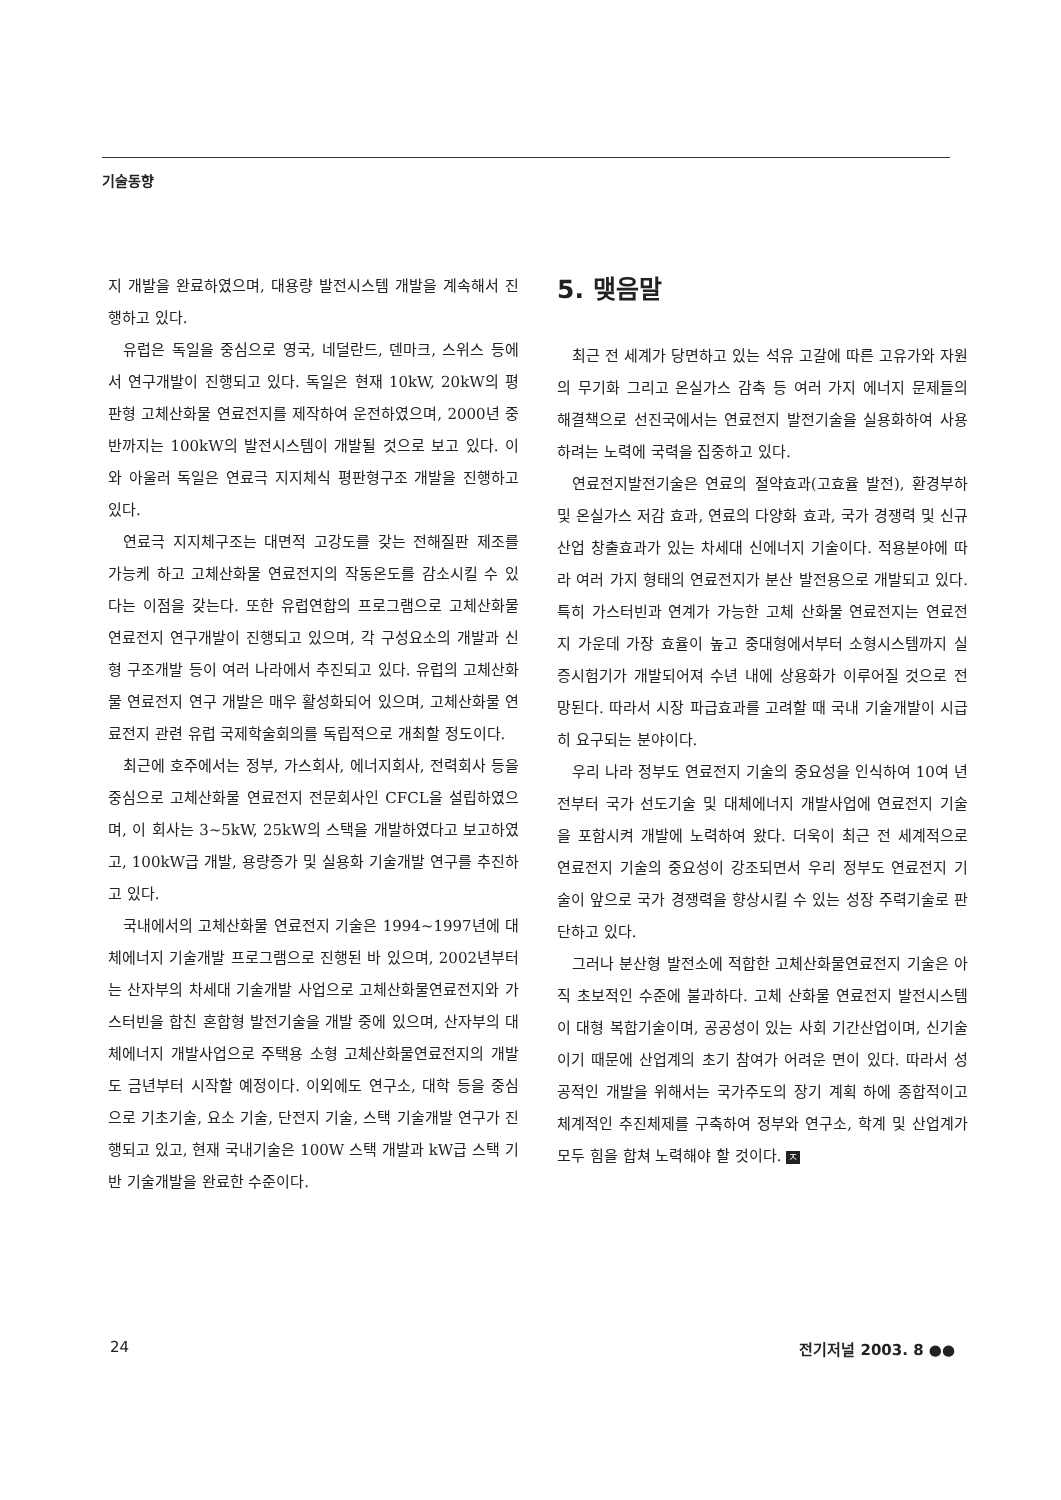기술동향
지 개발을 완료하였으며, 대용량 발전시스템 개발을 계속해서 진행하고 있다.
유럽은 독일을 중심으로 영국, 네덜란드, 덴마크, 스위스 등에서 연구개발이 진행되고 있다. 독일은 현재 10kW, 20kW의 평판형 고체산화물 연료전지를 제작하여 운전하였으며, 2000년 중반까지는 100kW의 발전시스템이 개발될 것으로 보고 있다. 이와 아울러 독일은 연료극 지지체식 평판형구조 개발을 진행하고 있다.
연료극 지지체구조는 대면적 고강도를 갖는 전해질판 제조를 가능케 하고 고체산화물 연료전지의 작동온도를 감소시킬 수 있다는 이점을 갖는다. 또한 유럽연합의 프로그램으로 고체산화물 연료전지 연구개발이 진행되고 있으며, 각 구성요소의 개발과 신형 구조개발 등이 여러 나라에서 추진되고 있다. 유럽의 고체산화물 연료전지 연구 개발은 매우 활성화되어 있으며, 고체산화물 연료전지 관련 유럽 국제학술회의를 독립적으로 개최할 정도이다.
최근에 호주에서는 정부, 가스회사, 에너지회사, 전력회사 등을 중심으로 고체산화물 연료전지 전문회사인 CFCL을 설립하였으며, 이 회사는 3~5kW, 25kW의 스택을 개발하였다고 보고하였고, 100kW급 개발, 용량증가 및 실용화 기술개발 연구를 추진하고 있다.
국내에서의 고체산화물 연료전지 기술은 1994~1997년에 대체에너지 기술개발 프로그램으로 진행된 바 있으며, 2002년부터는 산자부의 차세대 기술개발 사업으로 고체산화물연료전지와 가스터빈을 합친 혼합형 발전기술을 개발 중에 있으며, 산자부의 대체에너지 개발사업으로 주택용 소형 고체산화물연료전지의 개발도 금년부터 시작할 예정이다. 이외에도 연구소, 대학 등을 중심으로 기초기술, 요소 기술, 단전지 기술, 스택 기술개발 연구가 진행되고 있고, 현재 국내기술은 100W 스택 개발과 kW급 스택 기반 기술개발을 완료한 수준이다.
5. 맺음말
최근 전 세계가 당면하고 있는 석유 고갈에 따른 고유가와 자원의 무기화 그리고 온실가스 감축 등 여러 가지 에너지 문제들의 해결책으로 선진국에서는 연료전지 발전기술을 실용화하여 사용하려는 노력에 국력을 집중하고 있다.
연료전지발전기술은 연료의 절약효과(고효율 발전), 환경부하 및 온실가스 저감 효과, 연료의 다양화 효과, 국가 경쟁력 및 신규산업 창출효과가 있는 차세대 신에너지 기술이다. 적용분야에 따라 여러 가지 형태의 연료전지가 분산 발전용으로 개발되고 있다. 특히 가스터빈과 연계가 가능한 고체 산화물 연료전지는 연료전지 가운데 가장 효율이 높고 중대형에서부터 소형시스템까지 실증시험기가 개발되어져 수년 내에 상용화가 이루어질 것으로 전망된다. 따라서 시장 파급효과를 고려할 때 국내 기술개발이 시급히 요구되는 분야이다.
우리 나라 정부도 연료전지 기술의 중요성을 인식하여 10여 년 전부터 국가 선도기술 및 대체에너지 개발사업에 연료전지 기술을 포함시켜 개발에 노력하여 왔다. 더욱이 최근 전 세계적으로 연료전지 기술의 중요성이 강조되면서 우리 정부도 연료전지 기술이 앞으로 국가 경쟁력을 향상시킬 수 있는 성장 주력기술로 판단하고 있다.
그러나 분산형 발전소에 적합한 고체산화물연료전지 기술은 아직 초보적인 수준에 불과하다. 고체 산화물 연료전지 발전시스템이 대형 복합기술이며, 공공성이 있는 사회 기간산업이며, 신기술이기 때문에 산업계의 초기 참여가 어려운 면이 있다. 따라서 성공적인 개발을 위해서는 국가주도의 장기 계획 하에 종합적이고 체계적인 추진체제를 구축하여 정부와 연구소, 학계 및 산업계가 모두 힘을 합쳐 노력해야 할 것이다. ㅈ
24 전기저널 2003. 8 ●●